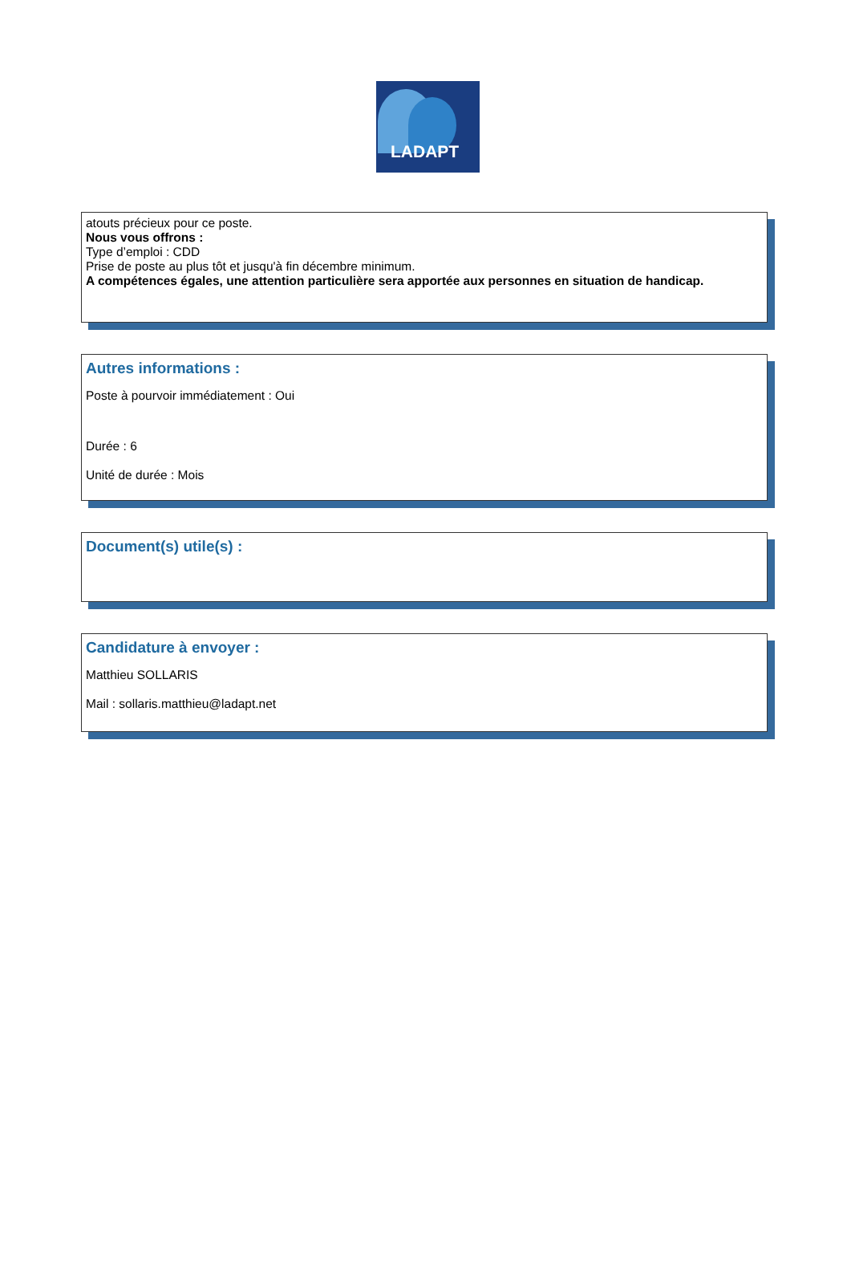LADAPT
atouts précieux pour ce poste.
Nous vous offrons :
Type d’emploi : CDD
Prise de poste au plus tôt et jusqu'à fin décembre minimum.
A compétences égales, une attention particulière sera apportée aux personnes en situation de handicap.
Autres informations :
Poste à pourvoir immédiatement : Oui
Durée : 6
Unité de durée : Mois
Document(s) utile(s) :
Candidature à envoyer :
Matthieu SOLLARIS
Mail : sollaris.matthieu@ladapt.net